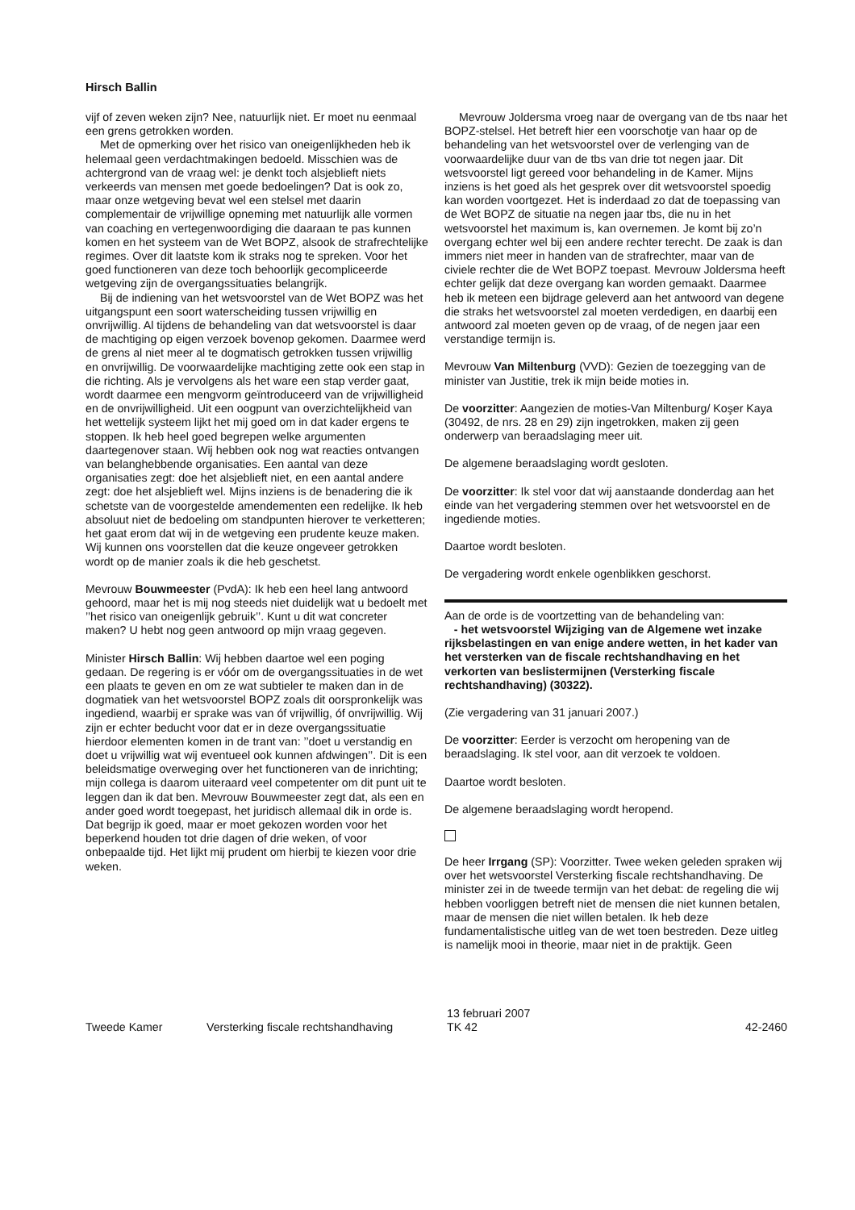Hirsch Ballin
vijf of zeven weken zijn? Nee, natuurlijk niet. Er moet nu eenmaal een grens getrokken worden.
Met de opmerking over het risico van oneigenlijkheden heb ik helemaal geen verdachtmakingen bedoeld. Misschien was de achtergrond van de vraag wel: je denkt toch alsjeblieft niets verkeerds van mensen met goede bedoelingen? Dat is ook zo, maar onze wetgeving bevat wel een stelsel met daarin complementair de vrijwillige opneming met natuurlijk alle vormen van coaching en vertegenwoordiging die daaraan te pas kunnen komen en het systeem van de Wet BOPZ, alsook de strafrechtelijke regimes. Over dit laatste kom ik straks nog te spreken. Voor het goed functioneren van deze toch behoorlijk gecompliceerde wetgeving zijn de overgangssituaties belangrijk.
Bij de indiening van het wetsvoorstel van de Wet BOPZ was het uitgangspunt een soort waterscheiding tussen vrijwillig en onvrijwillig. Al tijdens de behandeling van dat wetsvoorstel is daar de machtiging op eigen verzoek bovenop gekomen. Daarmee werd de grens al niet meer al te dogmatisch getrokken tussen vrijwillig en onvrijwillig. De voorwaardelijke machtiging zette ook een stap in die richting. Als je vervolgens als het ware een stap verder gaat, wordt daarmee een mengvorm geïntroduceerd van de vrijwilligheid en de onvrijwilligheid. Uit een oogpunt van overzichtelijkheid van het wettelijk systeem lijkt het mij goed om in dat kader ergens te stoppen. Ik heb heel goed begrepen welke argumenten daartegenover staan. Wij hebben ook nog wat reacties ontvangen van belanghebbende organisaties. Een aantal van deze organisaties zegt: doe het alsjeblieft niet, en een aantal andere zegt: doe het alsjeblieft wel. Mijns inziens is de benadering die ik schetste van de voorgestelde amendementen een redelijke. Ik heb absoluut niet de bedoeling om standpunten hierover te verketteren; het gaat erom dat wij in de wetgeving een prudente keuze maken. Wij kunnen ons voorstellen dat die keuze ongeveer getrokken wordt op de manier zoals ik die heb geschetst.
Mevrouw Bouwmeester (PvdA): Ik heb een heel lang antwoord gehoord, maar het is mij nog steeds niet duidelijk wat u bedoelt met ’’het risico van oneigenlijk gebruik’’. Kunt u dit wat concreter maken? U hebt nog geen antwoord op mijn vraag gegeven.
Minister Hirsch Ballin: Wij hebben daartoe wel een poging gedaan. De regering is er vóór om de overgangssituaties in de wet een plaats te geven en om ze wat subtieler te maken dan in de dogmatiek van het wetsvoorstel BOPZ zoals dit oorspronkelijk was ingediend, waarbij er sprake was van óf vrijwillig, óf onvrijwillig. Wij zijn er echter beducht voor dat er in deze overgangssituatie hierdoor elementen komen in de trant van: ’’doet u verstandig en doet u vrijwillig wat wij eventueel ook kunnen afdwingen’’. Dit is een beleidsmatige overweging over het functioneren van de inrichting; mijn collega is daarom uiteraard veel competenter om dit punt uit te leggen dan ik dat ben. Mevrouw Bouwmeester zegt dat, als een en ander goed wordt toegepast, het juridisch allemaal dik in orde is. Dat begrijp ik goed, maar er moet gekozen worden voor het beperkend houden tot drie dagen of drie weken, of voor onbepaalde tijd. Het lijkt mij prudent om hierbij te kiezen voor drie weken.
Mevrouw Joldersma vroeg naar de overgang van de tbs naar het BOPZ-stelsel. Het betreft hier een voorschotje van haar op de behandeling van het wetsvoorstel over de verlenging van de voorwaardelijke duur van de tbs van drie tot negen jaar. Dit wetsvoorstel ligt gereed voor behandeling in de Kamer. Mijns inziens is het goed als het gesprek over dit wetsvoorstel spoedig kan worden voortgezet. Het is inderdaad zo dat de toepassing van de Wet BOPZ de situatie na negen jaar tbs, die nu in het wetsvoorstel het maximum is, kan overnemen. Je komt bij zo’n overgang echter wel bij een andere rechter terecht. De zaak is dan immers niet meer in handen van de strafrechter, maar van de civiele rechter die de Wet BOPZ toepast. Mevrouw Joldersma heeft echter gelijk dat deze overgang kan worden gemaakt. Daarmee heb ik meteen een bijdrage geleverd aan het antwoord van degene die straks het wetsvoorstel zal moeten verdedigen, en daarbij een antwoord zal moeten geven op de vraag, of de negen jaar een verstandige termijn is.
Mevrouw Van Miltenburg (VVD): Gezien de toezegging van de minister van Justitie, trek ik mijn beide moties in.
De voorzitter: Aangezien de moties-Van Miltenburg/ Koşer Kaya (30492, de nrs. 28 en 29) zijn ingetrokken, maken zij geen onderwerp van beraadslaging meer uit.
De algemene beraadslaging wordt gesloten.
De voorzitter: Ik stel voor dat wij aanstaande donderdag aan het einde van het vergadering stemmen over het wetsvoorstel en de ingediende moties.
Daartoe wordt besloten.
De vergadering wordt enkele ogenblikken geschorst.
Aan de orde is de voortzetting van de behandeling van:
- het wetsvoorstel Wijziging van de Algemene wet inzake rijksbelastingen en van enige andere wetten, in het kader van het versterken van de fiscale rechtshandhaving en het verkorten van beslistermijnen (Versterking fiscale rechtshandhaving) (30322).
(Zie vergadering van 31 januari 2007.)
De voorzitter: Eerder is verzocht om heropening van de beraadslaging. Ik stel voor, aan dit verzoek te voldoen.
Daartoe wordt besloten.
De algemene beraadslaging wordt heropend.
De heer Irrgang (SP): Voorzitter. Twee weken geleden spraken wij over het wetsvoorstel Versterking fiscale rechtshandhaving. De minister zei in de tweede termijn van het debat: de regeling die wij hebben voorliggen betreft niet de mensen die niet kunnen betalen, maar de mensen die niet willen betalen. Ik heb deze fundamentalistische uitleg van de wet toen bestreden. Deze uitleg is namelijk mooi in theorie, maar niet in de praktijk. Geen
Tweede Kamer Versterking fiscale rechtshandhaving 13 februari 2007
TK 42 42-2460